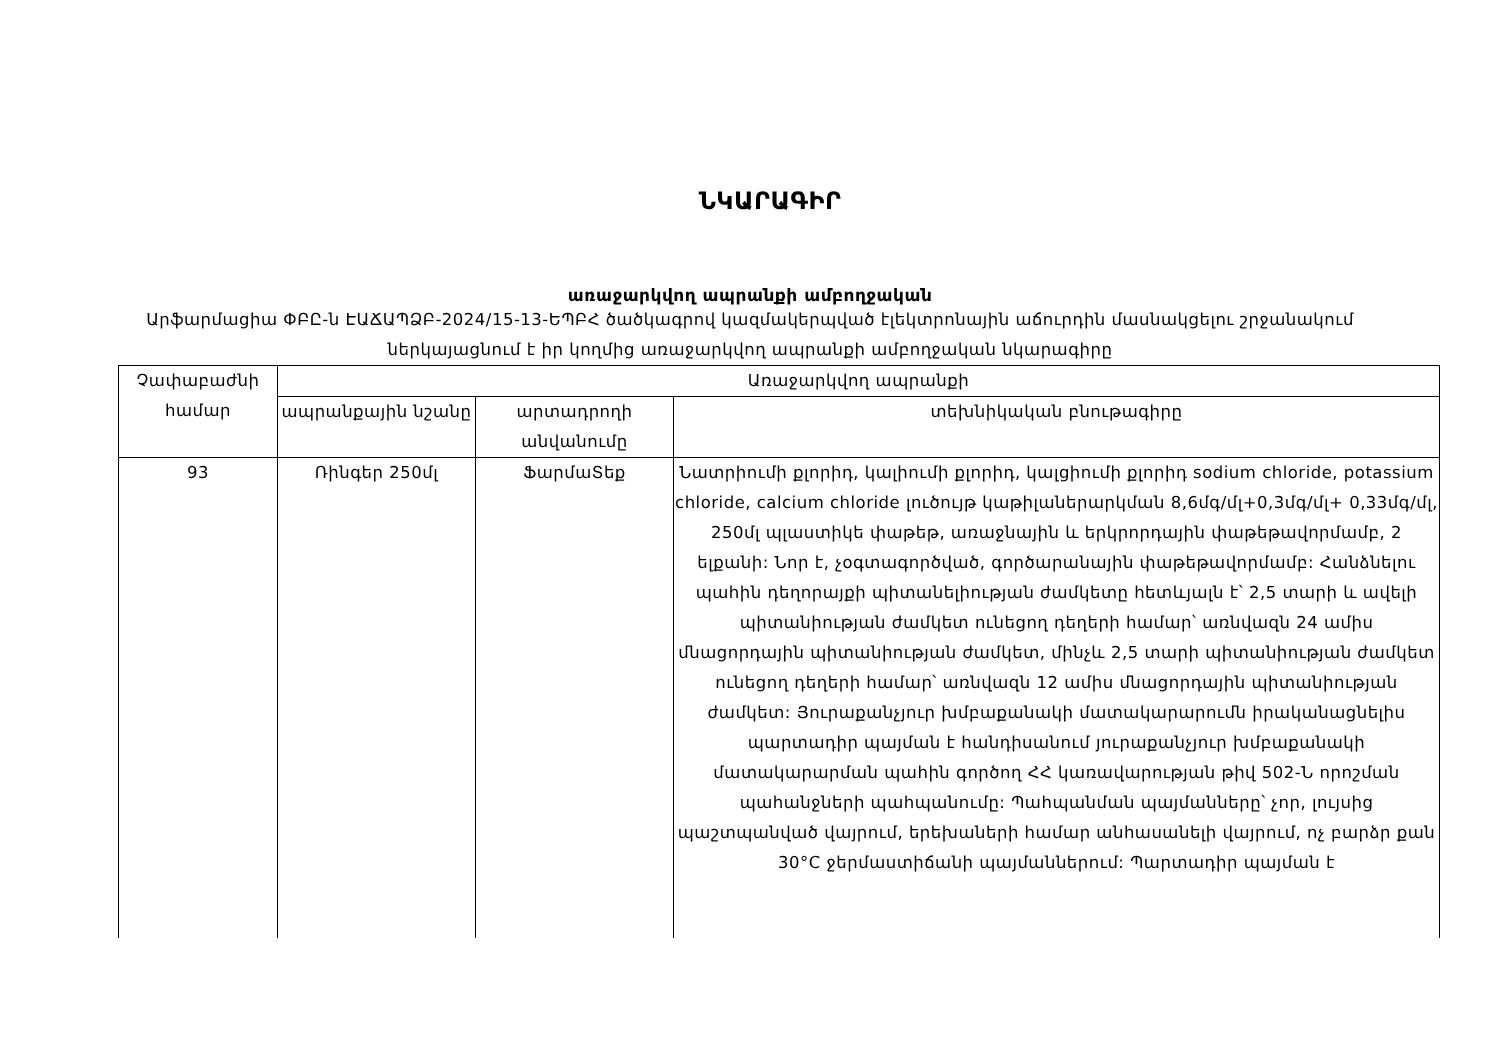ՆԿԱՐԱԳԻՐ
առաջարկվող ապրանքի ամբողջական
Արֆարմացիա ՓԲԸ-ն ԷԱՃԱՊՁԲ-2024/15-13-ԵՊԲՀ ծածկագրով կազմակերպված էլեկտրոնային աճուրդին մասնակցելու շրջանակում ներկայացնում է իր կողմից առաջարկվող ապրանքի ամբողջական նկարագիրը
| Չափաբաժնի համար | Առաջարկվող ապրանքի | | |
| --- | --- | --- | --- |
| | ապրանքային նշանը | արտադրողի անվանումը | տեխնիկական բնութագիրը |
| 93 | Ռինգեր 250մլ | ՖարմաՏեք | Նատրիումի քլորիդ, կալիումի քլորիդ, կալցիումի քլորիդ sodium chloride, potassium chloride, calcium chloride լուծույթ կաթիլաներարկման 8,6մգ/մլ+0,3մգ/մլ+ 0,33մգ/մլ, 250մլ պլաստիկե փաթեթ, առաջնային և երկրորդային փաթեթավորմամբ, 2 ելքանի: Նոր է, չօգտագործված, գործարանային փաթեթավորմամբ: Հանձնելու պահին դեղորայքի պիտանելիության ժամկետը հետևյալն է՝ 2,5 տարի և ավելի պիտանիության ժամկետ ունեցող դեղերի համար՝ առնվազն 24 ամիս մնացորդային պիտանիության ժամկետ, մինչև 2,5 տարի պիտանիության ժամկետ ունեցող դեղերի համար՝ առնվազն 12 ամիս մնացորդային պիտանիության ժամկետ: Յուրաքանչյուր խմբաքանակի մատակարարումն իրականացնելիս պարտադիր պայման է հանդիսանում յուրաքանչյուր խմբաքանակի մատակարարման պահին գործող ՀՀ կառավարության թիվ 502-Ն որոշման պահանջների պահպանումը: Պահպանման պայմանները՝ չոր, լույսից պաշտպանված վայրում, երեխաների համար անհասանելի վայրում, ոչ բարձր քան 30°C ջերմաստիճանի պայմաններում: Պարտադիր պայման է |